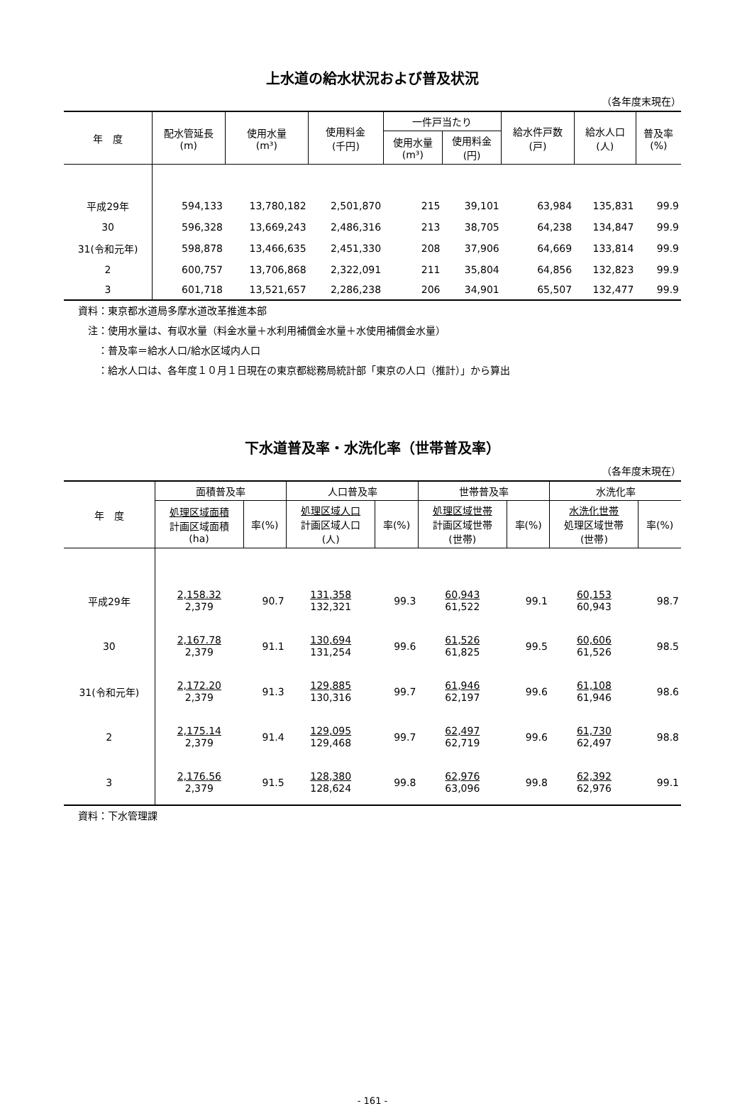上水道の給水状況および普及状況
（各年度末現在）
| 年 度 | 配水管延長 (m) | 使用水量 (m³) | 使用料金 (千円) | 一件戸当たり | | 給水件戸数 (戸) | 給水人口 (人) | 普及率 (%) |
| --- | --- | --- | --- | --- | --- | --- | --- | --- |
| | | | | 使用水量 (m³) | 使用料金 (円) | | | |
| 平成29年 | 594,133 | 13,780,182 | 2,501,870 | 215 | 39,101 | 63,984 | 135,831 | 99.9 |
| 30 | 596,328 | 13,669,243 | 2,486,316 | 213 | 38,705 | 64,238 | 134,847 | 99.9 |
| 31(令和元年) | 598,878 | 13,466,635 | 2,451,330 | 208 | 37,906 | 64,669 | 133,814 | 99.9 |
| 2 | 600,757 | 13,706,868 | 2,322,091 | 211 | 35,804 | 64,856 | 132,823 | 99.9 |
| 3 | 601,718 | 13,521,657 | 2,286,238 | 206 | 34,901 | 65,507 | 132,477 | 99.9 |
資料：東京都水道局多摩水道改革推進本部
　注：使用水量は、有収水量（料金水量＋水利用補償金水量＋水使用補償金水量）
　　：普及率＝給水人口/給水区域内人口
　　：給水人口は、各年度１０月１日現在の東京都総務局統計部「東京の人口（推計）」から算出
下水道普及率・水洗化率（世帯普及率）
（各年度末現在）
| 年 度 | 面積普及率 | | 人口普及率 | | 世帯普及率 | | 水洗化率 | |
| --- | --- | --- | --- | --- | --- | --- | --- | --- |
| | 処理区域面積 計画区域面積 (ha) | 率(%) | 処理区域人口 計画区域人口 (人) | 率(%) | 処理区域世帯 計画区域世帯 (世帯) | 率(%) | 水洗化世帯 処理区域世帯 (世帯) | 率(%) |
| 平成29年 | 2,158.32 2,379 | 90.7 | 131,358 132,321 | 99.3 | 60,943 61,522 | 99.1 | 60,153 60,943 | 98.7 |
| 30 | 2,167.78 2,379 | 91.1 | 130,694 131,254 | 99.6 | 61,526 61,825 | 99.5 | 60,606 61,526 | 98.5 |
| 31(令和元年) | 2,172.20 2,379 | 91.3 | 129,885 130,316 | 99.7 | 61,946 62,197 | 99.6 | 61,108 61,946 | 98.6 |
| 2 | 2,175.14 2,379 | 91.4 | 129,095 129,468 | 99.7 | 62,497 62,719 | 99.6 | 61,730 62,497 | 98.8 |
| 3 | 2,176.56 2,379 | 91.5 | 128,380 128,624 | 99.8 | 62,976 63,096 | 99.8 | 62,392 62,976 | 99.1 |
資料：下水管理課
- 161 -